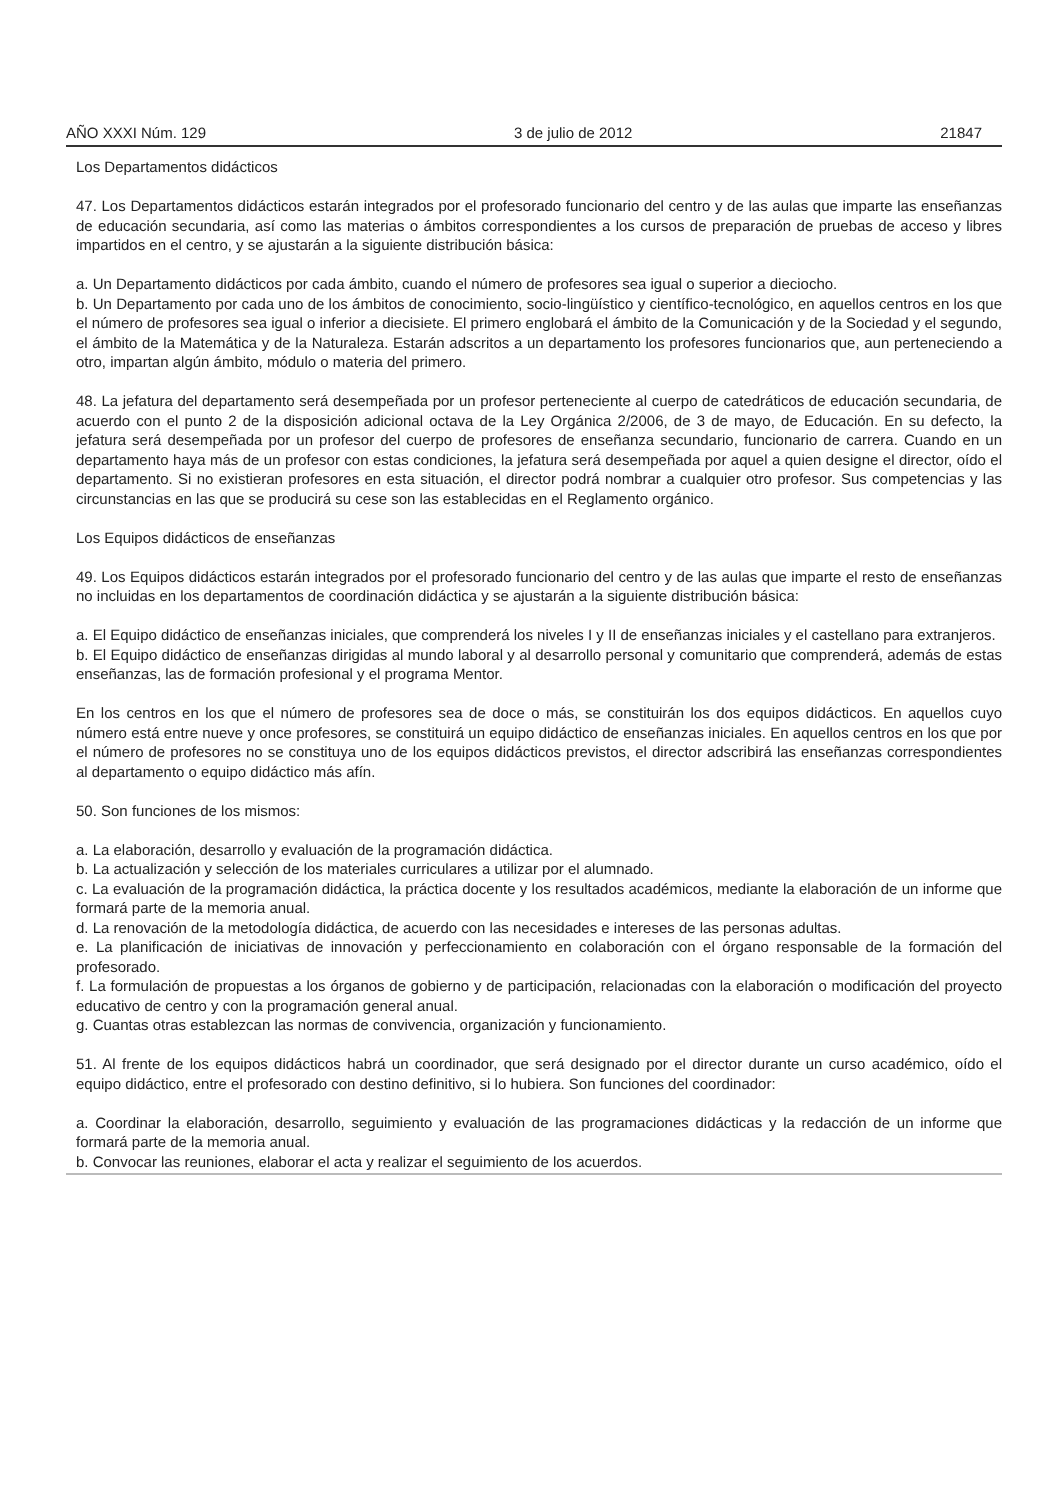AÑO XXXI Núm. 129 3 de julio de 2012 21847
Los Departamentos didácticos
47. Los Departamentos didácticos estarán integrados por el profesorado funcionario del centro y de las aulas que imparte las enseñanzas de educación secundaria, así como las materias o ámbitos correspondientes a los cursos de preparación de pruebas de acceso y libres impartidos en el centro, y se ajustarán a la siguiente distribución básica:
a. Un Departamento didácticos por cada ámbito, cuando el número de profesores sea igual o superior a dieciocho.
b. Un Departamento por cada uno de los ámbitos de conocimiento, socio-lingüístico y científico-tecnológico, en aquellos centros en los que el número de profesores sea igual o inferior a diecisiete. El primero englobará el ámbito de la Comunicación y de la Sociedad y el segundo, el ámbito de la Matemática y de la Naturaleza. Estarán adscritos a un departamento los profesores funcionarios que, aun perteneciendo a otro, impartan algún ámbito, módulo o materia del primero.
48. La jefatura del departamento será desempeñada por un profesor perteneciente al cuerpo de catedráticos de educación secundaria, de acuerdo con el punto 2 de la disposición adicional octava de la Ley Orgánica 2/2006, de 3 de mayo, de Educación. En su defecto, la jefatura será desempeñada por un profesor del cuerpo de profesores de enseñanza secundario, funcionario de carrera. Cuando en un departamento haya más de un profesor con estas condiciones, la jefatura será desempeñada por aquel a quien designe el director, oído el departamento. Si no existieran profesores en esta situación, el director podrá nombrar a cualquier otro profesor. Sus competencias y las circunstancias en las que se producirá su cese son las establecidas en el Reglamento orgánico.
Los Equipos didácticos de enseñanzas
49. Los Equipos didácticos estarán integrados por el profesorado funcionario del centro y de las aulas que imparte el resto de enseñanzas no incluidas en los departamentos de coordinación didáctica y se ajustarán a la siguiente distribución básica:
a. El Equipo didáctico de enseñanzas iniciales, que comprenderá los niveles I y II de enseñanzas iniciales y el castellano para extranjeros.
b. El Equipo didáctico de enseñanzas dirigidas al mundo laboral y al desarrollo personal y comunitario que comprenderá, además de estas enseñanzas, las de formación profesional y el programa Mentor.
En los centros en los que el número de profesores sea de doce o más, se constituirán los dos equipos didácticos. En aquellos cuyo número está entre nueve y once profesores, se constituirá un equipo didáctico de enseñanzas iniciales. En aquellos centros en los que por el número de profesores no se constituya uno de los equipos didácticos previstos, el director adscribirá las enseñanzas correspondientes al departamento o equipo didáctico más afín.
50. Son funciones de los mismos:
a. La elaboración, desarrollo y evaluación de la programación didáctica.
b. La actualización y selección de los materiales curriculares a utilizar por el alumnado.
c. La evaluación de la programación didáctica, la práctica docente y los resultados académicos, mediante la elaboración de un informe que formará parte de la memoria anual.
d. La renovación de la metodología didáctica, de acuerdo con las necesidades e intereses de las personas adultas.
e. La planificación de iniciativas de innovación y perfeccionamiento en colaboración con el órgano responsable de la formación del profesorado.
f. La formulación de propuestas a los órganos de gobierno y de participación, relacionadas con la elaboración o modificación del proyecto educativo de centro y con la programación general anual.
g. Cuantas otras establezcan las normas de convivencia, organización y funcionamiento.
51. Al frente de los equipos didácticos habrá un coordinador, que será designado por el director durante un curso académico, oído el equipo didáctico, entre el profesorado con destino definitivo, si lo hubiera. Son funciones del coordinador:
a. Coordinar la elaboración, desarrollo, seguimiento y evaluación de las programaciones didácticas y la redacción de un informe que formará parte de la memoria anual.
b. Convocar las reuniones, elaborar el acta y realizar el seguimiento de los acuerdos.